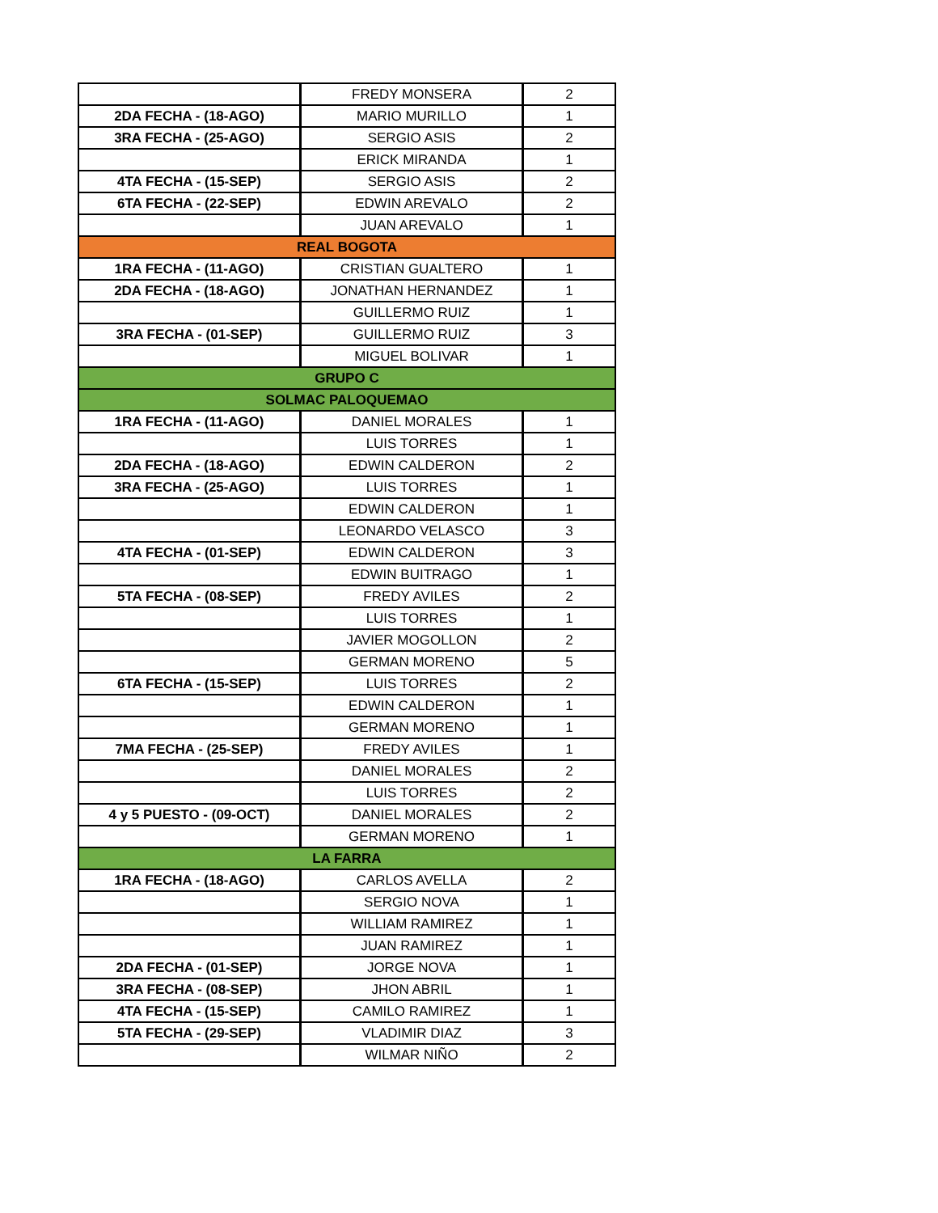| | FREDY MONSERA | 2 |
| 2DA FECHA - (18-AGO) | MARIO MURILLO | 1 |
| 3RA FECHA - (25-AGO) | SERGIO ASIS | 2 |
| | ERICK MIRANDA | 1 |
| 4TA FECHA - (15-SEP) | SERGIO ASIS | 2 |
| 6TA FECHA - (22-SEP) | EDWIN AREVALO | 2 |
| | JUAN AREVALO | 1 |
| REAL BOGOTA | | |
| 1RA FECHA - (11-AGO) | CRISTIAN GUALTERO | 1 |
| 2DA FECHA - (18-AGO) | JONATHAN HERNANDEZ | 1 |
| | GUILLERMO RUIZ | 1 |
| 3RA FECHA - (01-SEP) | GUILLERMO RUIZ | 3 |
| | MIGUEL BOLIVAR | 1 |
| GRUPO C | | |
| SOLMAC PALOQUEMAO | | |
| 1RA FECHA - (11-AGO) | DANIEL MORALES | 1 |
| | LUIS TORRES | 1 |
| 2DA FECHA - (18-AGO) | EDWIN CALDERON | 2 |
| 3RA FECHA - (25-AGO) | LUIS TORRES | 1 |
| | EDWIN CALDERON | 1 |
| | LEONARDO VELASCO | 3 |
| 4TA FECHA - (01-SEP) | EDWIN CALDERON | 3 |
| | EDWIN BUITRAGO | 1 |
| 5TA FECHA - (08-SEP) | FREDY AVILES | 2 |
| | LUIS TORRES | 1 |
| | JAVIER MOGOLLON | 2 |
| | GERMAN MORENO | 5 |
| 6TA FECHA - (15-SEP) | LUIS TORRES | 2 |
| | EDWIN CALDERON | 1 |
| | GERMAN MORENO | 1 |
| 7MA FECHA - (25-SEP) | FREDY AVILES | 1 |
| | DANIEL MORALES | 2 |
| | LUIS TORRES | 2 |
| 4 y 5 PUESTO - (09-OCT) | DANIEL MORALES | 2 |
| | GERMAN MORENO | 1 |
| LA FARRA | | |
| 1RA FECHA - (18-AGO) | CARLOS AVELLA | 2 |
| | SERGIO NOVA | 1 |
| | WILLIAM RAMIREZ | 1 |
| | JUAN RAMIREZ | 1 |
| 2DA FECHA - (01-SEP) | JORGE NOVA | 1 |
| 3RA FECHA - (08-SEP) | JHON ABRIL | 1 |
| 4TA FECHA - (15-SEP) | CAMILO RAMIREZ | 1 |
| 5TA FECHA - (29-SEP) | VLADIMIR DIAZ | 3 |
| | WILMAR NIÑO | 2 |